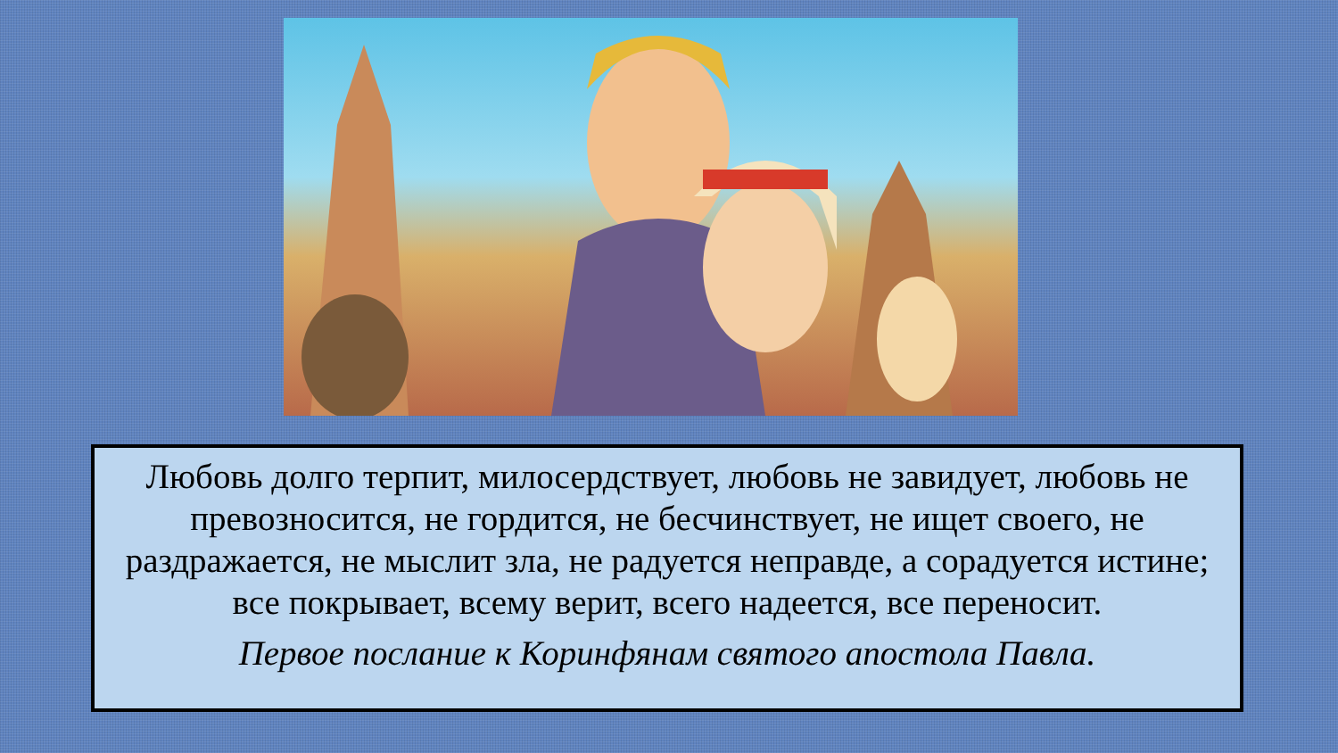Любовь долго терпит, милосердствует, любовь не завидует, любовь не превозносится, не гордится, не бесчинствует, не ищет своего, не раздражается, не мыслит зла, не радуется неправде, а сорадуется истине; все покрывает, всему верит, всего надеется, все переносит.
Первое послание к Коринфянам святого апостола Павла.